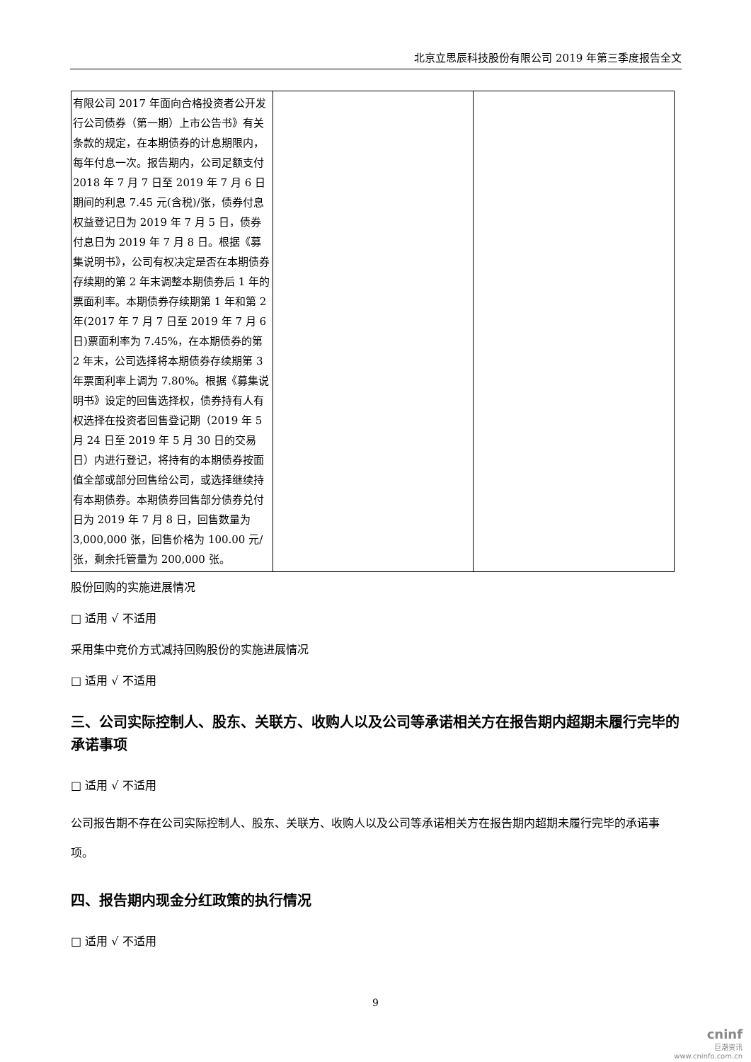北京立思辰科技股份有限公司 2019 年第三季度报告全文
| 有限公司 2017 年面向合格投资者公开发行公司债券（第一期）上市公告书》有关条款的规定，在本期债券的计息期限内，每年付息一次。报告期内，公司足额支付 2018 年 7 月 7 日至 2019 年 7 月 6 日期间的利息 7.45 元(含税)/张，债券付息权益登记日为 2019 年 7 月 5 日，债券付息日为 2019 年 7 月 8 日。根据《募集说明书》，公司有权决定是否在本期债券存续期的第 2 年末调整本期债券后 1 年的票面利率。本期债券存续期第 1 年和第 2 年(2017 年 7 月 7 日至 2019 年 7 月 6 日)票面利率为 7.45%，在本期债券的第 2 年末，公司选择将本期债券存续期第 3 年票面利率上调为 7.80%。根据《募集说明书》设定的回售选择权，债券持有人有权选择在投资者回售登记期（2019 年 5 月 24 日至 2019 年 5 月 30 日的交易日）内进行登记，将持有的本期债券按面值全部或部分回售给公司，或选择继续持有本期债券。本期债券回售部分债券兑付日为 2019 年 7 月 8 日，回售数量为 3,000,000 张，回售价格为 100.00 元/张，剩余托管量为 200,000 张。 | | |
股份回购的实施进展情况
□ 适用 √ 不适用
采用集中竞价方式减持回购股份的实施进展情况
□ 适用 √ 不适用
三、公司实际控制人、股东、关联方、收购人以及公司等承诺相关方在报告期内超期未履行完毕的承诺事项
□ 适用 √ 不适用
公司报告期不存在公司实际控制人、股东、关联方、收购人以及公司等承诺相关方在报告期内超期未履行完毕的承诺事项。
四、报告期内现金分红政策的执行情况
□ 适用 √ 不适用
9
cninf
巨潮资讯
www.cninfo.com.cn